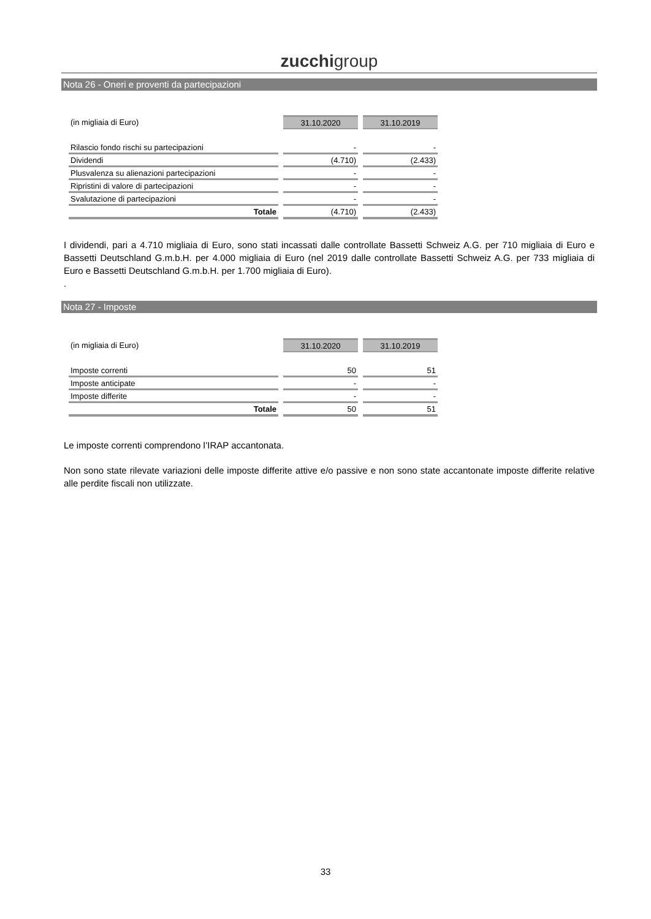zucchigroup
Nota 26 - Oneri e proventi da partecipazioni
| (in migliaia di Euro) | 31.10.2020 | 31.10.2019 |
| Rilascio fondo rischi su partecipazioni | - | - |
| Dividendi | (4.710) | (2.433) |
| Plusvalenza su alienazioni partecipazioni | - | - |
| Ripristini di valore di partecipazioni | - | - |
| Svalutazione di partecipazioni | - | - |
| Totale | (4.710) | (2.433) |
I dividendi, pari a 4.710 migliaia di Euro, sono stati incassati dalle controllate Bassetti Schweiz A.G. per 710 migliaia di Euro e Bassetti Deutschland G.m.b.H. per 4.000 migliaia di Euro (nel 2019 dalle controllate Bassetti Schweiz A.G. per 733 migliaia di Euro e Bassetti Deutschland G.m.b.H. per 1.700 migliaia di Euro).
.
Nota 27 - Imposte
| (in migliaia di Euro) | 31.10.2020 | 31.10.2019 |
| Imposte correnti | 50 | 51 |
| Imposte anticipate | - | - |
| Imposte differite | - | - |
| Totale | 50 | 51 |
Le imposte correnti comprendono l’IRAP accantonata.
Non sono state rilevate variazioni delle imposte differite attive e/o passive e non sono state accantonate imposte differite relative alle perdite fiscali non utilizzate.
33